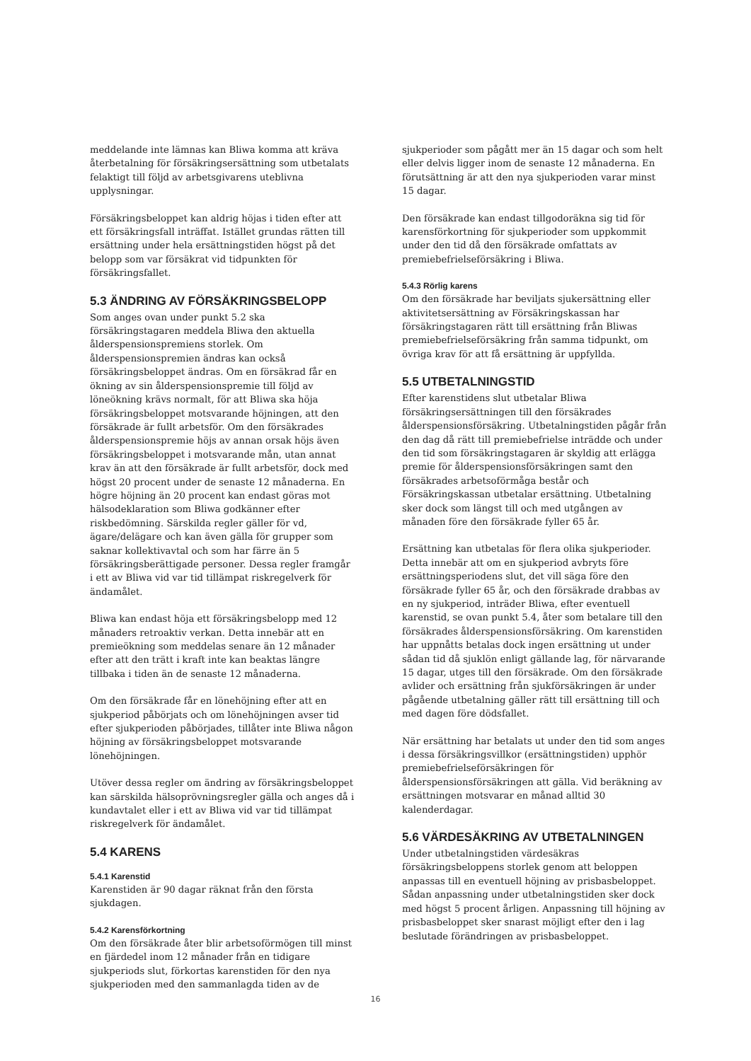meddelande inte lämnas kan Bliwa komma att kräva återbetalning för försäkringsersättning som utbetalats felaktigt till följd av arbetsgivarens uteblivna upplysningar.
Försäkringsbeloppet kan aldrig höjas i tiden efter att ett försäkringsfall inträffat. Istället grundas rätten till ersättning under hela ersättningstiden högst på det belopp som var försäkrat vid tidpunkten för försäkringsfallet.
5.3 ÄNDRING AV FÖRSÄKRINGSBELOPP
Som anges ovan under punkt 5.2 ska försäkringstagaren meddela Bliwa den aktuella ålderspensionspremiens storlek. Om ålderspensionspremien ändras kan också försäkringsbeloppet ändras. Om en försäkrad får en ökning av sin ålderspensionspremie till följd av löneökning krävs normalt, för att Bliwa ska höja försäkringsbeloppet motsvarande höjningen, att den försäkrade är fullt arbetsför. Om den försäkrades ålderspensionspremie höjs av annan orsak höjs även försäkringsbeloppet i motsvarande mån, utan annat krav än att den försäkrade är fullt arbetsför, dock med högst 20 procent under de senaste 12 månaderna. En högre höjning än 20 procent kan endast göras mot hälsodeklaration som Bliwa godkänner efter riskbedömning. Särskilda regler gäller för vd, ägare/delägare och kan även gälla för grupper som saknar kollektivavtal och som har färre än 5 försäkringsberättigade personer. Dessa regler framgår i ett av Bliwa vid var tid tillämpat riskregelverk för ändamålet.
Bliwa kan endast höja ett försäkringsbelopp med 12 månaders retroaktiv verkan. Detta innebär att en premieökning som meddelas senare än 12 månader efter att den trätt i kraft inte kan beaktas längre tillbaka i tiden än de senaste 12 månaderna.
Om den försäkrade får en lönehöjning efter att en sjukperiod påbörjats och om lönehöjningen avser tid efter sjukperioden påbörjades, tillåter inte Bliwa någon höjning av försäkringsbeloppet motsvarande lönehöjningen.
Utöver dessa regler om ändring av försäkringsbeloppet kan särskilda hälsoprövningsregler gälla och anges då i kundavtalet eller i ett av Bliwa vid var tid tillämpat riskregelverk för ändamålet.
5.4 KARENS
5.4.1 Karenstid
Karenstiden är 90 dagar räknat från den första sjukdagen.
5.4.2 Karensförkortning
Om den försäkrade åter blir arbetsoförmögen till minst en fjärdedel inom 12 månader från en tidigare sjukperiods slut, förkortas karenstiden för den nya sjukperioden med den sammanlagda tiden av de
sjukperioder som pågått mer än 15 dagar och som helt eller delvis ligger inom de senaste 12 månaderna. En förutsättning är att den nya sjukperioden varar minst 15 dagar.
Den försäkrade kan endast tillgodoräkna sig tid för karensförkortning för sjukperioder som uppkommit under den tid då den försäkrade omfattats av premiebefrielseförsäkring i Bliwa.
5.4.3 Rörlig karens
Om den försäkrade har beviljats sjukersättning eller aktivitetsersättning av Försäkringskassan har försäkringstagaren rätt till ersättning från Bliwas premiebefrielseförsäkring från samma tidpunkt, om övriga krav för att få ersättning är uppfyllda.
5.5 UTBETALNINGSTID
Efter karenstidens slut utbetalar Bliwa försäkringsersättningen till den försäkrades ålderspensionsförsäkring. Utbetalningstiden pågår från den dag då rätt till premiebefrielse inträdde och under den tid som försäkringstagaren är skyldig att erlägga premie för ålderspensionsförsäkringen samt den försäkrades arbetsoförmåga består och Försäkringskassan utbetalar ersättning. Utbetalning sker dock som längst till och med utgången av månaden före den försäkrade fyller 65 år.
Ersättning kan utbetalas för flera olika sjukperioder. Detta innebär att om en sjukperiod avbryts före ersättningsperiodens slut, det vill säga före den försäkrade fyller 65 år, och den försäkrade drabbas av en ny sjukperiod, inträder Bliwa, efter eventuell karenstid, se ovan punkt 5.4, åter som betalare till den försäkrades ålderspensionsförsäkring. Om karenstiden har uppnåtts betalas dock ingen ersättning ut under sådan tid då sjuklön enligt gällande lag, för närvarande 15 dagar, utges till den försäkrade. Om den försäkrade avlider och ersättning från sjukförsäkringen är under pågående utbetalning gäller rätt till ersättning till och med dagen före dödsfallet.
När ersättning har betalats ut under den tid som anges i dessa försäkringsvillkor (ersättningstiden) upphör premiebefrielseförsäkringen för ålderspensionsförsäkringen att gälla. Vid beräkning av ersättningen motsvarar en månad alltid 30 kalenderdagar.
5.6 VÄRDESÄKRING AV UTBETALNINGEN
Under utbetalningstiden värdesäkras försäkringsbeloppens storlek genom att beloppen anpassas till en eventuell höjning av prisbasbeloppet. Sådan anpassning under utbetalningstiden sker dock med högst 5 procent årligen. Anpassning till höjning av prisbasbeloppet sker snarast möjligt efter den i lag beslutade förändringen av prisbasbeloppet.
16